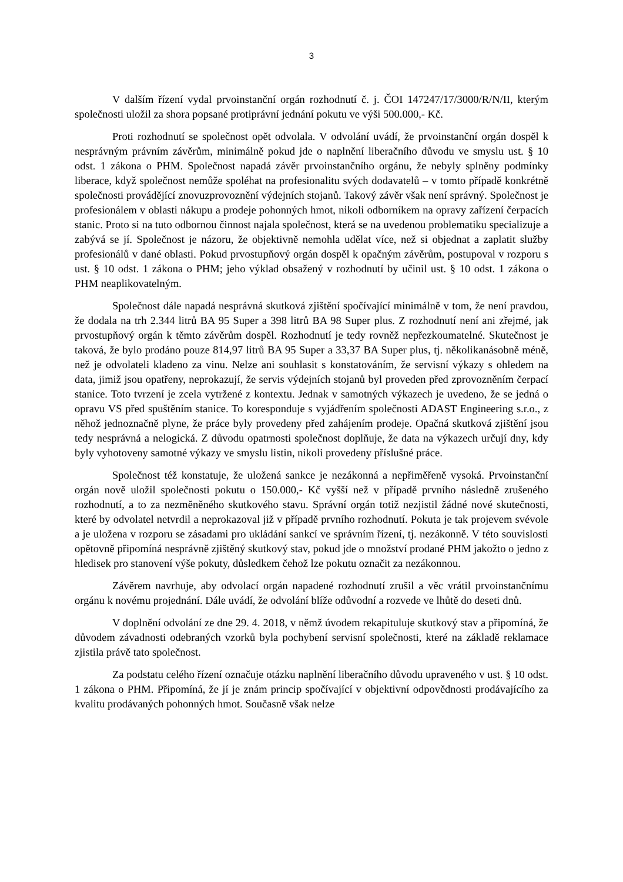3
V dalším řízení vydal prvoinstanční orgán rozhodnutí č. j. ČOI 147247/17/3000/R/N/II, kterým společnosti uložil za shora popsané protiprávní jednání pokutu ve výši 500.000,- Kč.
Proti rozhodnutí se společnost opět odvolala. V odvolání uvádí, že prvoinstanční orgán dospěl k nesprávným právním závěrům, minimálně pokud jde o naplnění liberačního důvodu ve smyslu ust. § 10 odst. 1 zákona o PHM. Společnost napadá závěr prvoinstančního orgánu, že nebyly splněny podmínky liberace, když společnost nemůže spoléhat na profesionalitu svých dodavatelů – v tomto případě konkrétně společnosti provádějící znovuzprovoznění výdejních stojanů. Takový závěr však není správný. Společnost je profesionálem v oblasti nákupu a prodeje pohonných hmot, nikoli odborníkem na opravy zařízení čerpacích stanic. Proto si na tuto odbornou činnost najala společnost, která se na uvedenou problematiku specializuje a zabývá se jí. Společnost je názoru, že objektivně nemohla udělat více, než si objednat a zaplatit služby profesionálů v dané oblasti. Pokud prvostupňový orgán dospěl k opačným závěrům, postupoval v rozporu s ust. § 10 odst. 1 zákona o PHM; jeho výklad obsažený v rozhodnutí by učinil ust. § 10 odst. 1 zákona o PHM neaplikovatelným.
Společnost dále napadá nesprávná skutková zjištění spočívající minimálně v tom, že není pravdou, že dodala na trh 2.344 litrů BA 95 Super a 398 litrů BA 98 Super plus. Z rozhodnutí není ani zřejmé, jak prvostupňový orgán k těmto závěrům dospěl. Rozhodnutí je tedy rovněž nepřezkoumatelné. Skutečnost je taková, že bylo prodáno pouze 814,97 litrů BA 95 Super a 33,37 BA Super plus, tj. několikanásobně méně, než je odvolateli kladeno za vinu. Nelze ani souhlasit s konstatováním, že servisní výkazy s ohledem na data, jimiž jsou opatřeny, neprokazují, že servis výdejních stojanů byl proveden před zprovozněním čerpací stanice. Toto tvrzení je zcela vytržené z kontextu. Jednak v samotných výkazech je uvedeno, že se jedná o opravu VS před spuštěním stanice. To koresponduje s vyjádřením společnosti ADAST Engineering s.r.o., z něhož jednoznačně plyne, že práce byly provedeny před zahájením prodeje. Opačná skutková zjištění jsou tedy nesprávná a nelogická. Z důvodu opatrnosti společnost doplňuje, že data na výkazech určují dny, kdy byly vyhotoveny samotné výkazy ve smyslu listin, nikoli provedeny příslušné práce.
Společnost též konstatuje, že uložená sankce je nezákonná a nepřiměřeně vysoká. Prvoinstanční orgán nově uložil společnosti pokutu o 150.000,- Kč vyšší než v případě prvního následně zrušeného rozhodnutí, a to za nezměněného skutkového stavu. Správní orgán totiž nezjistil žádné nové skutečnosti, které by odvolatel netvrdil a neprokazoval již v případě prvního rozhodnutí. Pokuta je tak projevem svévole a je uložena v rozporu se zásadami pro ukládání sankcí ve správním řízení, tj. nezákonně. V této souvislosti opětovně připomíná nesprávně zjištěný skutkový stav, pokud jde o množství prodané PHM jakožto o jedno z hledisek pro stanovení výše pokuty, důsledkem čehož lze pokutu označit za nezákonnou.
Závěrem navrhuje, aby odvolací orgán napadené rozhodnutí zrušil a věc vrátil prvoinstančnímu orgánu k novému projednání. Dále uvádí, že odvolání blíže odůvodní a rozvede ve lhůtě do deseti dnů.
V doplnění odvolání ze dne 29. 4. 2018, v němž úvodem rekapituluje skutkový stav a připomíná, že důvodem závadnosti odebraných vzorků byla pochybení servisní společnosti, které na základě reklamace zjistila právě tato společnost.
Za podstatu celého řízení označuje otázku naplnění liberačního důvodu upraveného v ust. § 10 odst. 1 zákona o PHM. Připomíná, že jí je znám princip spočívající v objektivní odpovědnosti prodávajícího za kvalitu prodávaných pohonných hmot. Současně však nelze